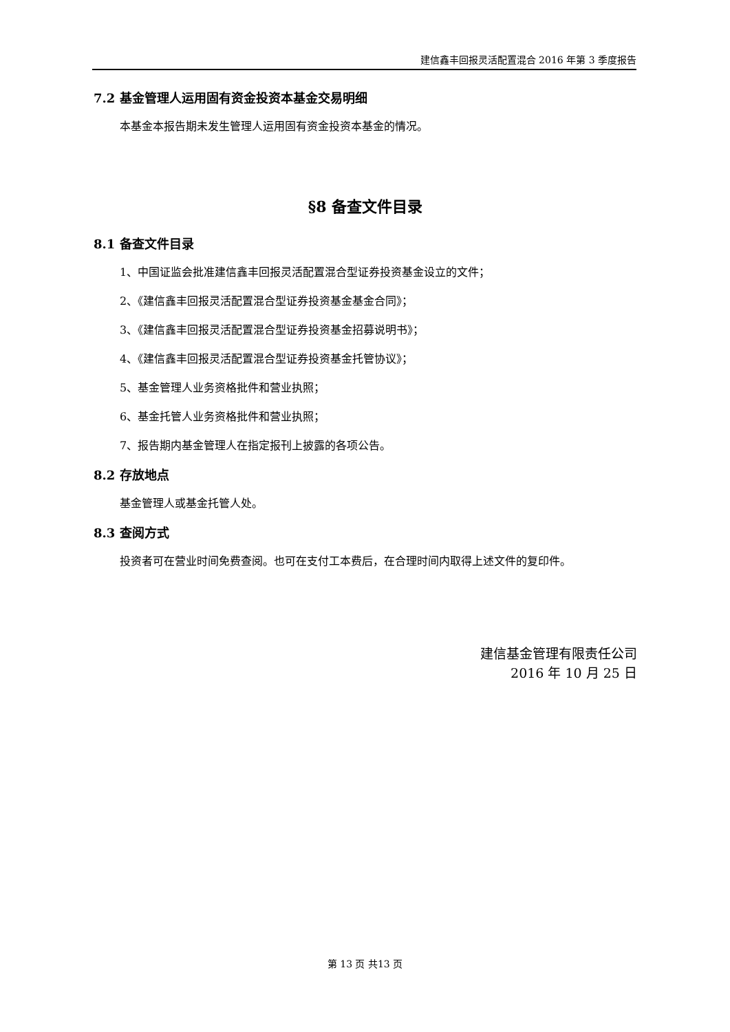建信鑫丰回报灵活配置混合 2016 年第 3 季度报告
7.2 基金管理人运用固有资金投资本基金交易明细
本基金本报告期未发生管理人运用固有资金投资本基金的情况。
§8 备查文件目录
8.1 备查文件目录
1、中国证监会批准建信鑫丰回报灵活配置混合型证券投资基金设立的文件；
2、《建信鑫丰回报灵活配置混合型证券投资基金基金合同》；
3、《建信鑫丰回报灵活配置混合型证券投资基金招募说明书》；
4、《建信鑫丰回报灵活配置混合型证券投资基金托管协议》；
5、基金管理人业务资格批件和营业执照；
6、基金托管人业务资格批件和营业执照；
7、报告期内基金管理人在指定报刊上披露的各项公告。
8.2 存放地点
基金管理人或基金托管人处。
8.3 查阅方式
投资者可在营业时间免费查阅。也可在支付工本费后，在合理时间内取得上述文件的复印件。
建信基金管理有限责任公司
2016 年 10 月 25 日
第 13 页 共13 页